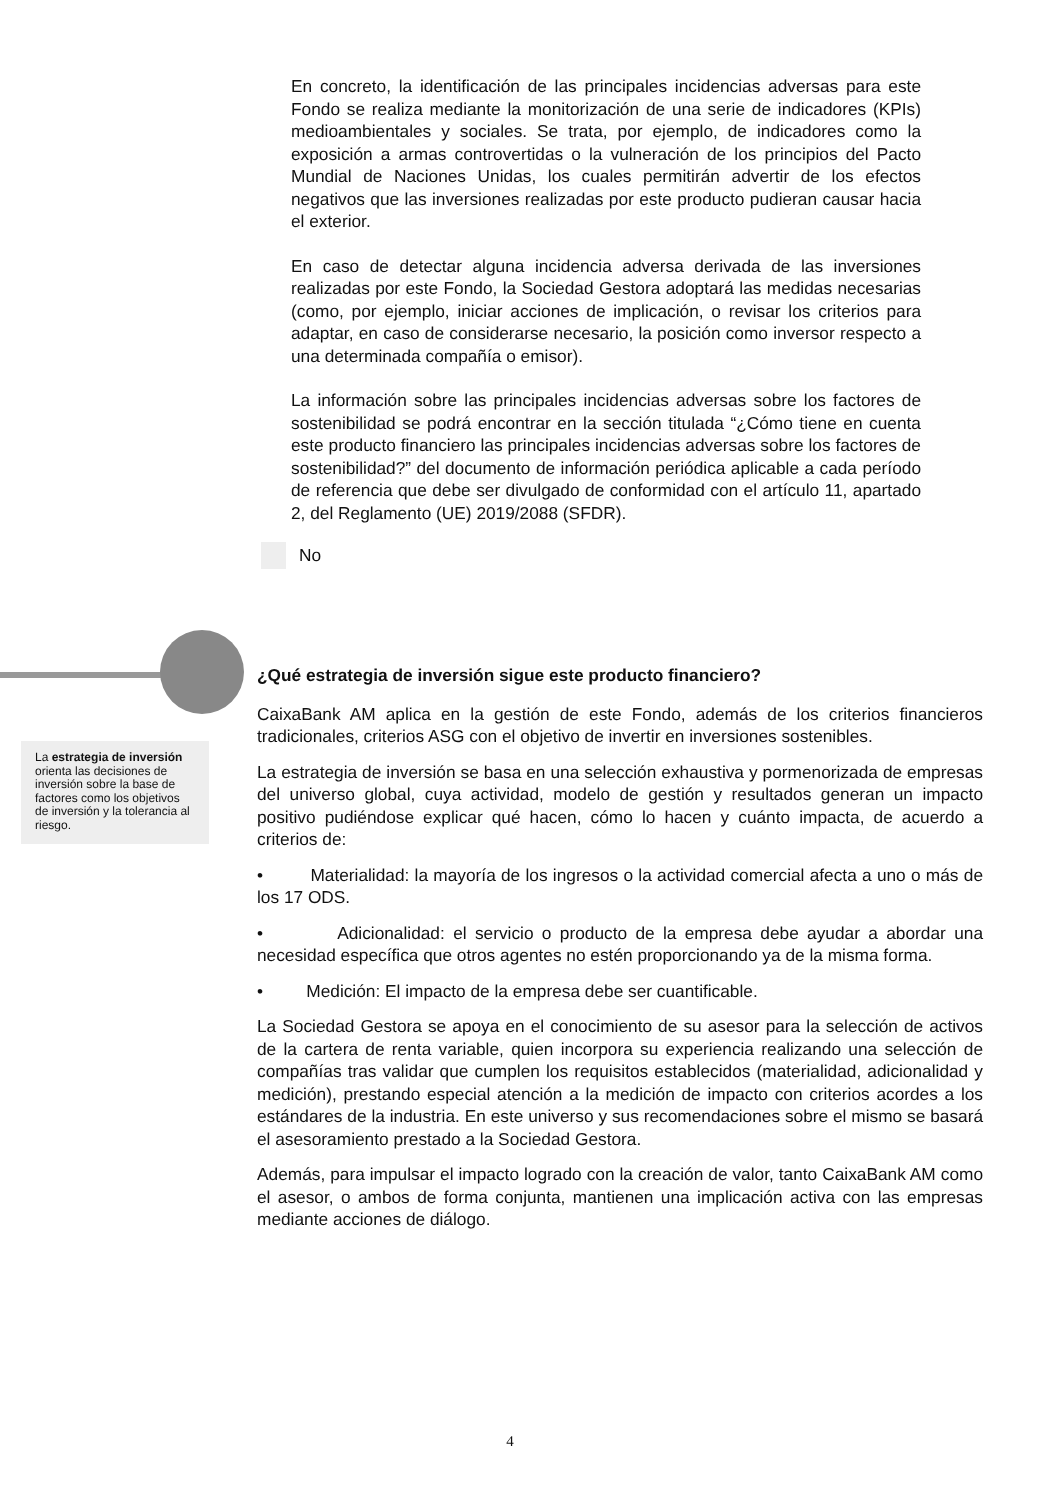En concreto, la identificación de las principales incidencias adversas para este Fondo se realiza mediante la monitorización de una serie de indicadores (KPIs) medioambientales y sociales. Se trata, por ejemplo, de indicadores como la exposición a armas controvertidas o la vulneración de los principios del Pacto Mundial de Naciones Unidas, los cuales permitirán advertir de los efectos negativos que las inversiones realizadas por este producto pudieran causar hacia el exterior.
En caso de detectar alguna incidencia adversa derivada de las inversiones realizadas por este Fondo, la Sociedad Gestora adoptará las medidas necesarias (como, por ejemplo, iniciar acciones de implicación, o revisar los criterios para adaptar, en caso de considerarse necesario, la posición como inversor respecto a una determinada compañía o emisor).
La información sobre las principales incidencias adversas sobre los factores de sostenibilidad se podrá encontrar en la sección titulada “¿Cómo tiene en cuenta este producto financiero las principales incidencias adversas sobre los factores de sostenibilidad?” del documento de información periódica aplicable a cada período de referencia que debe ser divulgado de conformidad con el artículo 11, apartado 2, del Reglamento (UE) 2019/2088 (SFDR).
No
La estrategia de inversión orienta las decisiones de inversión sobre la base de factores como los objetivos de inversión y la tolerancia al riesgo.
¿Qué estrategia de inversión sigue este producto financiero?
CaixaBank AM aplica en la gestión de este Fondo, además de los criterios financieros tradicionales, criterios ASG con el objetivo de invertir en inversiones sostenibles.
La estrategia de inversión se basa en una selección exhaustiva y pormenorizada de empresas del universo global, cuya actividad, modelo de gestión y resultados generan un impacto positivo pudiéndose explicar qué hacen, cómo lo hacen y cuánto impacta, de acuerdo a criterios de:
• Materialidad: la mayoría de los ingresos o la actividad comercial afecta a uno o más de los 17 ODS.
• Adicionalidad: el servicio o producto de la empresa debe ayudar a abordar una necesidad específica que otros agentes no estén proporcionando ya de la misma forma.
• Medición: El impacto de la empresa debe ser cuantificable.
La Sociedad Gestora se apoya en el conocimiento de su asesor para la selección de activos de la cartera de renta variable, quien incorpora su experiencia realizando una selección de compañías tras validar que cumplen los requisitos establecidos (materialidad, adicionalidad y medición), prestando especial atención a la medición de impacto con criterios acordes a los estándares de la industria. En este universo y sus recomendaciones sobre el mismo se basará el asesoramiento prestado a la Sociedad Gestora.
Además, para impulsar el impacto logrado con la creación de valor, tanto CaixaBank AM como el asesor, o ambos de forma conjunta, mantienen una implicación activa con las empresas mediante acciones de diálogo.
4